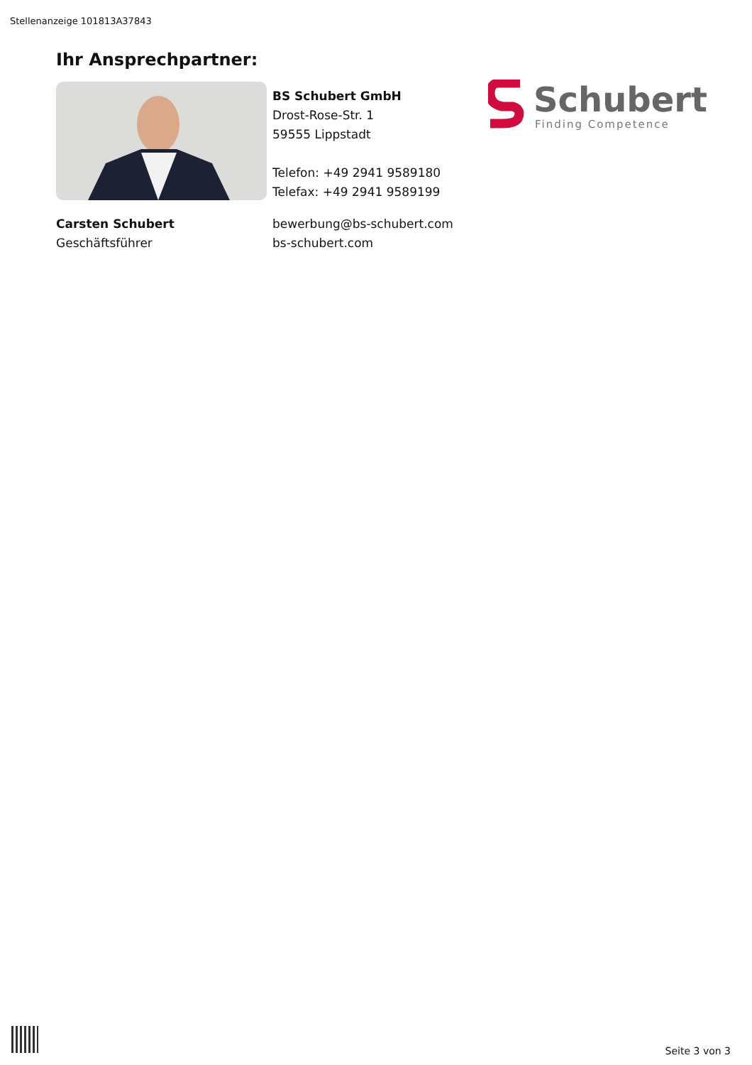Stellenanzeige 101813A37843
Ihr Ansprechpartner:
BS Schubert GmbH
Drost-Rose-Str. 1
59555 Lippstadt
Telefon: +49 2941 9589180
Telefax: +49 2941 9589199
Carsten Schubert
Geschäftsführer
bewerbung@bs-schubert.com
bs-schubert.com
Schubert
Finding Competence
Seite 3 von 3